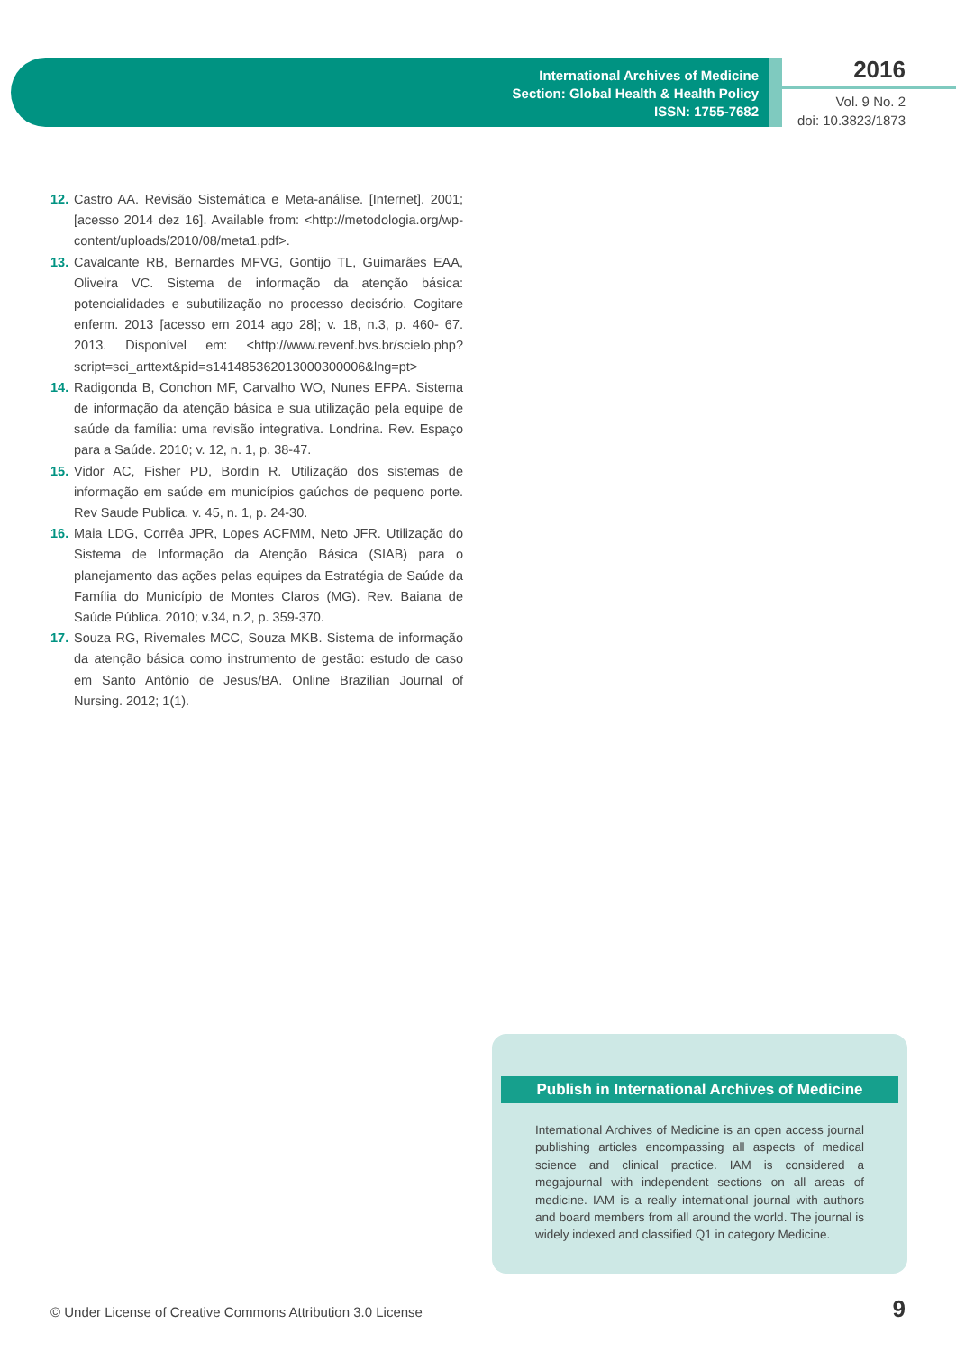International Archives of Medicine
Section: Global Health & Health Policy
ISSN: 1755-7682
2016
Vol. 9 No. 2
doi: 10.3823/1873
12. Castro AA. Revisão Sistemática e Meta-análise. [Internet]. 2001; [acesso 2014 dez 16]. Available from: <http://metodologia.org/wp-content/uploads/2010/08/meta1.pdf>.
13. Cavalcante RB, Bernardes MFVG, Gontijo TL, Guimarães EAA, Oliveira VC. Sistema de informação da atenção básica: potencialidades e subutilização no processo decisório. Cogitare enferm. 2013 [acesso em 2014 ago 28]; v. 18, n.3, p. 460- 67. 2013. Disponível em: <http://www.revenf.bvs.br/scielo.php?script=sci_arttext&pid=s141485362013000300006&lng=pt>
14. Radigonda B, Conchon MF, Carvalho WO, Nunes EFPA. Sistema de informação da atenção básica e sua utilização pela equipe de saúde da família: uma revisão integrativa. Londrina. Rev. Espaço para a Saúde. 2010; v. 12, n. 1, p. 38-47.
15. Vidor AC, Fisher PD, Bordin R. Utilização dos sistemas de informação em saúde em municípios gaúchos de pequeno porte. Rev Saude Publica. v. 45, n. 1, p. 24-30.
16. Maia LDG, Corrêa JPR, Lopes ACFMM, Neto JFR. Utilização do Sistema de Informação da Atenção Básica (SIAB) para o planejamento das ações pelas equipes da Estratégia de Saúde da Família do Município de Montes Claros (MG). Rev. Baiana de Saúde Pública. 2010; v.34, n.2, p. 359-370.
17. Souza RG, Rivemales MCC, Souza MKB. Sistema de informação da atenção básica como instrumento de gestão: estudo de caso em Santo Antônio de Jesus/BA. Online Brazilian Journal of Nursing. 2012; 1(1).
Publish in International Archives of Medicine
International Archives of Medicine is an open access journal publishing articles encompassing all aspects of medical science and clinical practice. IAM is considered a megajournal with independent sections on all areas of medicine. IAM is a really international journal with authors and board members from all around the world. The journal is widely indexed and classified Q1 in category Medicine.
© Under License of Creative Commons Attribution 3.0 License
9